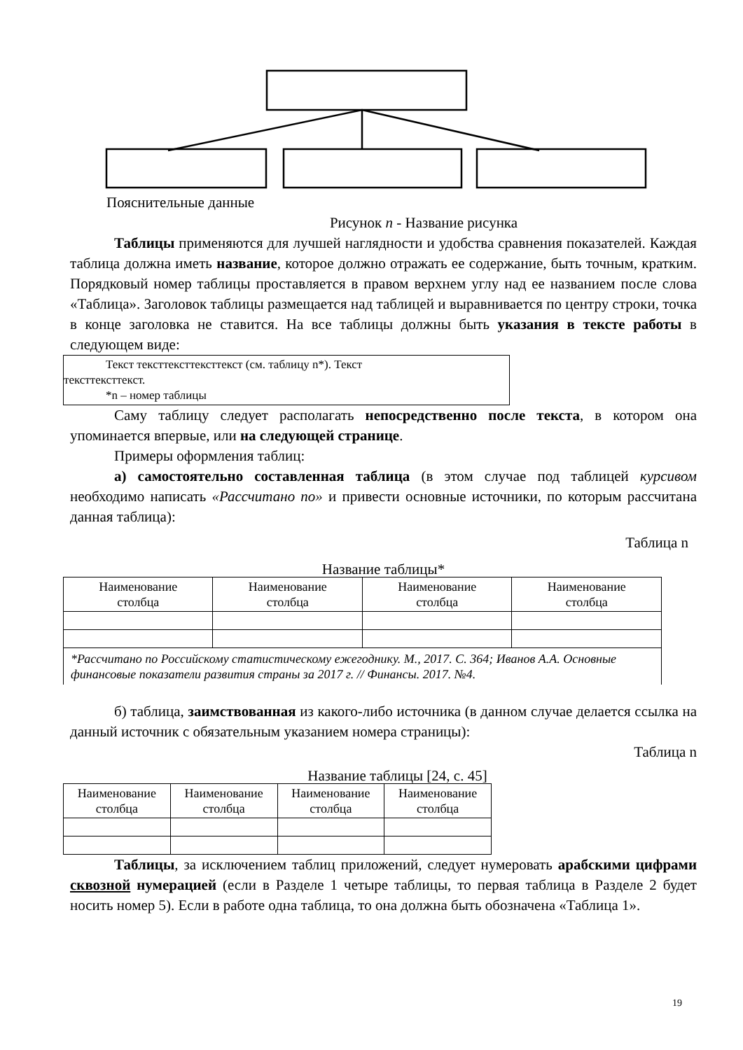Пояснительные данные
Рисунок n - Название рисунка
Таблицы применяются для лучшей наглядности и удобства сравнения показателей. Каждая таблица должна иметь название, которое должно отражать ее содержание, быть точным, кратким. Порядковый номер таблицы проставляется в правом верхнем углу над ее названием после слова «Таблица». Заголовок таблицы размещается над таблицей и выравнивается по центру строки, точка в конце заголовка не ставится. На все таблицы должны быть указания в тексте работы в следующем виде:
Текст тексттексттексттекст (см. таблицу n*). Текст
тексттексттекст.
*n – номер таблицы
Саму таблицу следует располагать непосредственно после текста, в котором она упоминается впервые, или на следующей странице.
Примеры оформления таблиц:
а) самостоятельно составленная таблица (в этом случае под таблицей курсивом необходимо написать «Рассчитано по» и привести основные источники, по которым рассчитана данная таблица):
Таблица n
Название таблицы*
| Наименование столбца | Наименование столбца | Наименование столбца | Наименование столбца |
| *Рассчитано по Российскому статистическому ежегоднику. М., 2017. С. 364; Иванов А.А. Основные финансовые показатели развития страны за 2017 г. // Финансы. 2017. №4. | | | |
б) таблица, заимствованная из какого-либо источника (в данном случае делается ссылка на данный источник с обязательным указанием номера страницы):
Таблица n
Название таблицы [24, с. 45]
| Наименование столбца | Наименование столбца | Наименование столбца | Наименование столбца |
Таблицы, за исключением таблиц приложений, следует нумеровать арабскими цифрами сквозной нумерацией (если в Разделе 1 четыре таблицы, то первая таблица в Разделе 2 будет носить номер 5). Если в работе одна таблица, то она должна быть обозначена «Таблица 1».
19